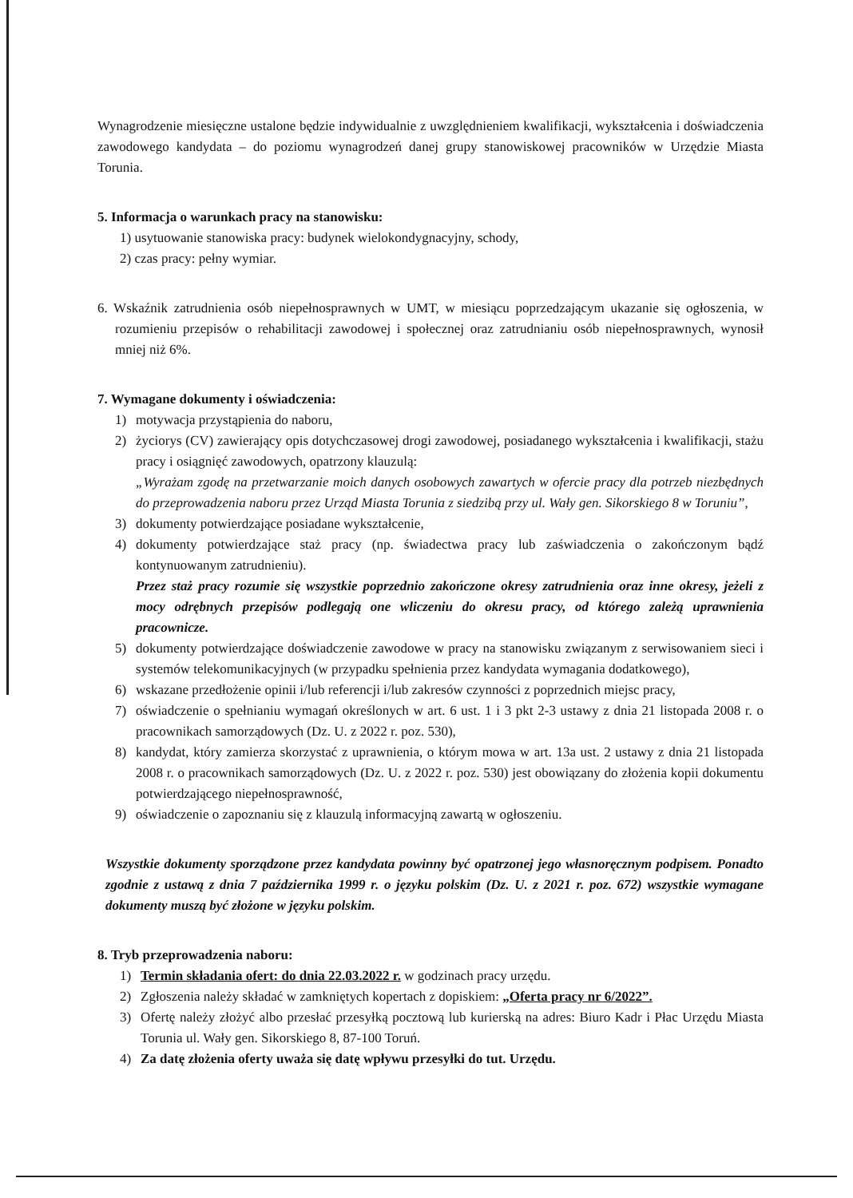Wynagrodzenie miesięczne ustalone będzie indywidualnie z uwzględnieniem kwalifikacji, wykształcenia i doświadczenia zawodowego kandydata – do poziomu wynagrodzeń danej grupy stanowiskowej pracowników w Urzędzie Miasta Torunia.
5. Informacja o warunkach pracy na stanowisku:
1) usytuowanie stanowiska pracy: budynek wielokondygnacyjny, schody,
2) czas pracy: pełny wymiar.
6. Wskaźnik zatrudnienia osób niepełnosprawnych w UMT, w miesiącu poprzedzającym ukazanie się ogłoszenia, w rozumieniu przepisów o rehabilitacji zawodowej i społecznej oraz zatrudnianiu osób niepełnosprawnych, wynosił mniej niż 6%.
7. Wymagane dokumenty i oświadczenia:
1) motywacja przystąpienia do naboru,
2) życiorys (CV) zawierający opis dotychczasowej drogi zawodowej, posiadanego wykształcenia i kwalifikacji, stażu pracy i osiągnięć zawodowych, opatrzony klauzulą:
„Wyrażam zgodę na przetwarzanie moich danych osobowych zawartych w ofercie pracy dla potrzeb niezbędnych do przeprowadzenia naboru przez Urząd Miasta Torunia z siedzibą przy ul. Wały gen. Sikorskiego 8 w Toruniu”,
3) dokumenty potwierdzające posiadane wykształcenie,
4) dokumenty potwierdzające staż pracy (np. świadectwa pracy lub zaświadczenia o zakończonym bądź kontynuowanym zatrudnieniu).
Przez staż pracy rozumie się wszystkie poprzednio zakończone okresy zatrudnienia oraz inne okresy, jeżeli z mocy odrębnych przepisów podlegają one wliczeniu do okresu pracy, od którego zależą uprawnienia pracownicze.
5) dokumenty potwierdzające doświadczenie zawodowe w pracy na stanowisku związanym z serwisowaniem sieci i systemów telekomunikacyjnych (w przypadku spełnienia przez kandydata wymagania dodatkowego),
6) wskazane przedłożenie opinii i/lub referencji i/lub zakresów czynności z poprzednich miejsc pracy,
7) oświadczenie o spełnianiu wymagań określonych w art. 6 ust. 1 i 3 pkt 2-3 ustawy z dnia 21 listopada 2008 r. o pracownikach samorządowych (Dz. U. z 2022 r. poz. 530),
8) kandydat, który zamierza skorzystać z uprawnienia, o którym mowa w art. 13a ust. 2 ustawy z dnia 21 listopada 2008 r. o pracownikach samorządowych (Dz. U. z 2022 r. poz. 530) jest obowiązany do złożenia kopii dokumentu potwierdzającego niepełnosprawność,
9) oświadczenie o zapoznaniu się z klauzulą informacyjną zawartą w ogłoszeniu.
Wszystkie dokumenty sporządzone przez kandydata powinny być opatrzonej jego własnoręcznym podpisem. Ponadto zgodnie z ustawą z dnia 7 października 1999 r. o języku polskim (Dz. U. z 2021 r. poz. 672) wszystkie wymagane dokumenty muszą być złożone w języku polskim.
8. Tryb przeprowadzenia naboru:
1) Termin składania ofert: do dnia 22.03.2022 r. w godzinach pracy urzędu.
2) Zgłoszenia należy składać w zamkniętych kopertach z dopiskiem: „Oferta pracy nr 6/2022”.
3) Ofertę należy złożyć albo przesłać przesyłką pocztową lub kurierską na adres: Biuro Kadr i Płac Urzędu Miasta Torunia ul. Wały gen. Sikorskiego 8, 87-100 Toruń.
4) Za datę złożenia oferty uważa się datę wpływu przesyłki do tut. Urzędu.